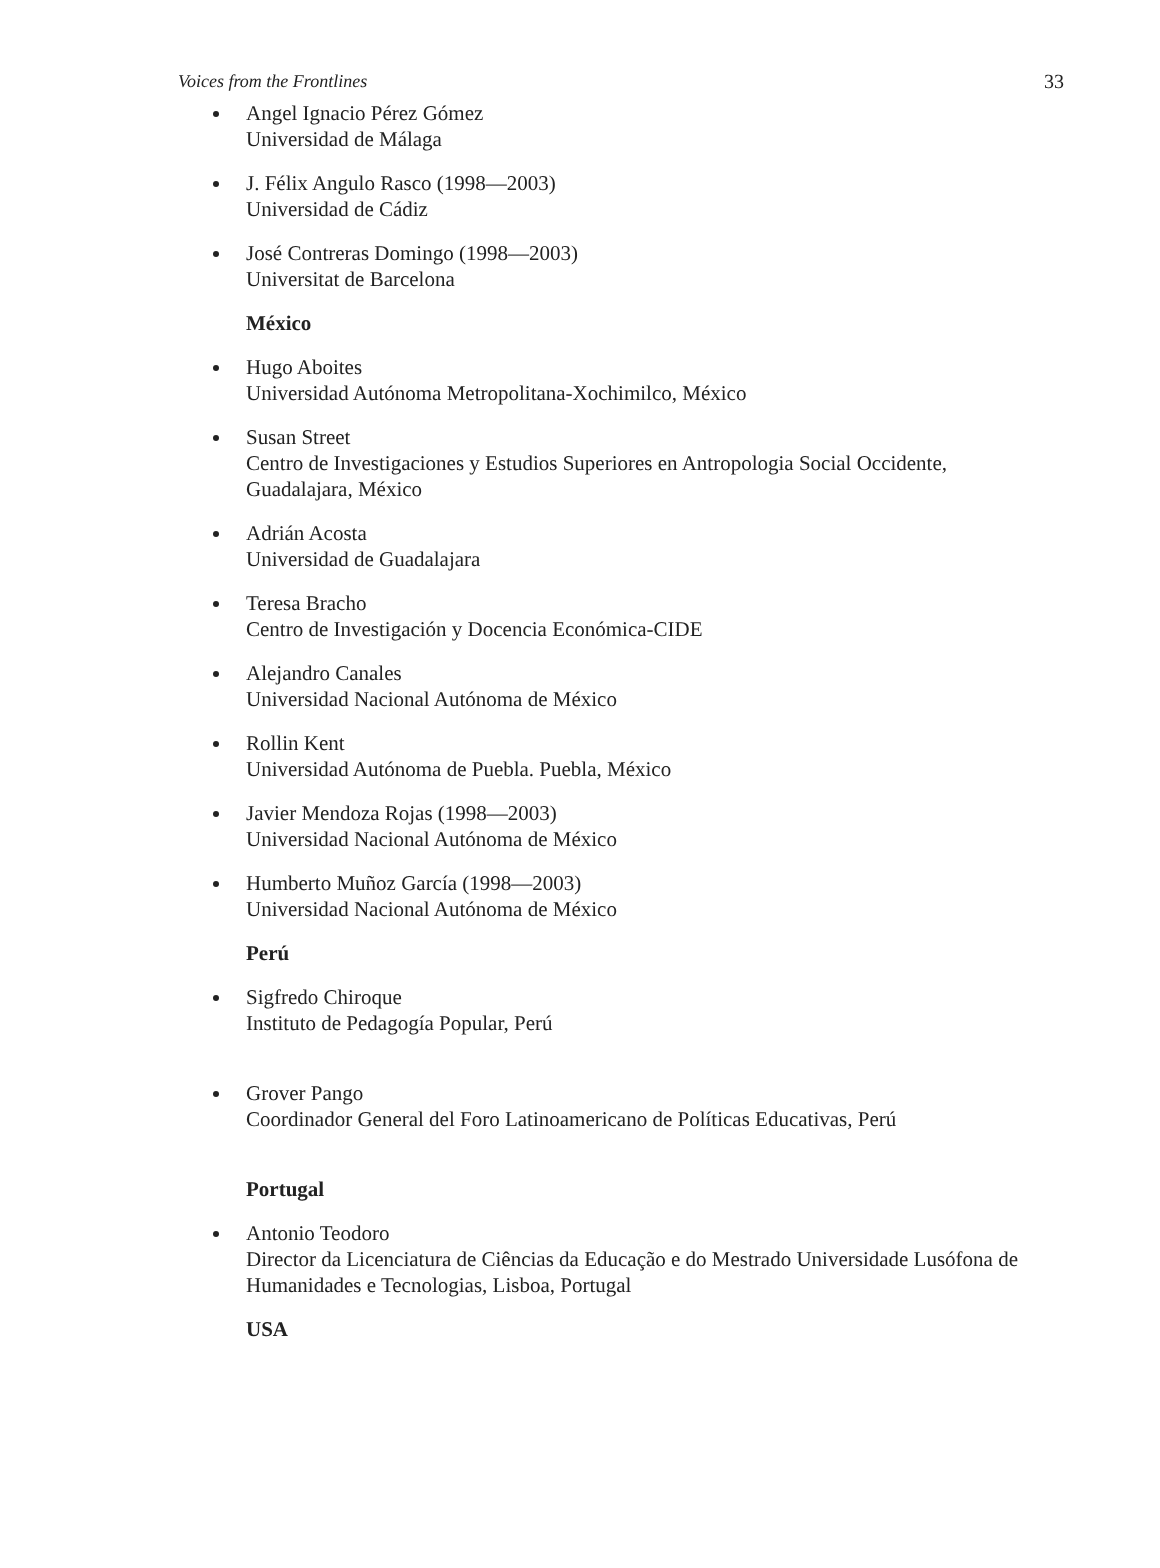Voices from the Frontlines 33
Angel Ignacio Pérez Gómez
Universidad de Málaga
J. Félix Angulo Rasco (1998—2003)
Universidad de Cádiz
José Contreras Domingo (1998—2003)
Universitat de Barcelona
México
Hugo Aboites
Universidad Autónoma Metropolitana-Xochimilco, México
Susan Street
Centro de Investigaciones y Estudios Superiores en Antropologia Social Occidente,
Guadalajara, México
Adrián Acosta
Universidad de Guadalajara
Teresa Bracho
Centro de Investigación y Docencia Económica-CIDE
Alejandro Canales
Universidad Nacional Autónoma de México
Rollin Kent
Universidad Autónoma de Puebla. Puebla, México
Javier Mendoza Rojas (1998—2003)
Universidad Nacional Autónoma de México
Humberto Muñoz García (1998—2003)
Universidad Nacional Autónoma de México
Perú
Sigfredo Chiroque
Instituto de Pedagogía Popular, Perú
Grover Pango
Coordinador General del Foro Latinoamericano de Políticas Educativas, Perú
Portugal
Antonio Teodoro
Director da Licenciatura de Ciências da Educação e do Mestrado Universidade Lusófona de
Humanidades e Tecnologias, Lisboa, Portugal
USA